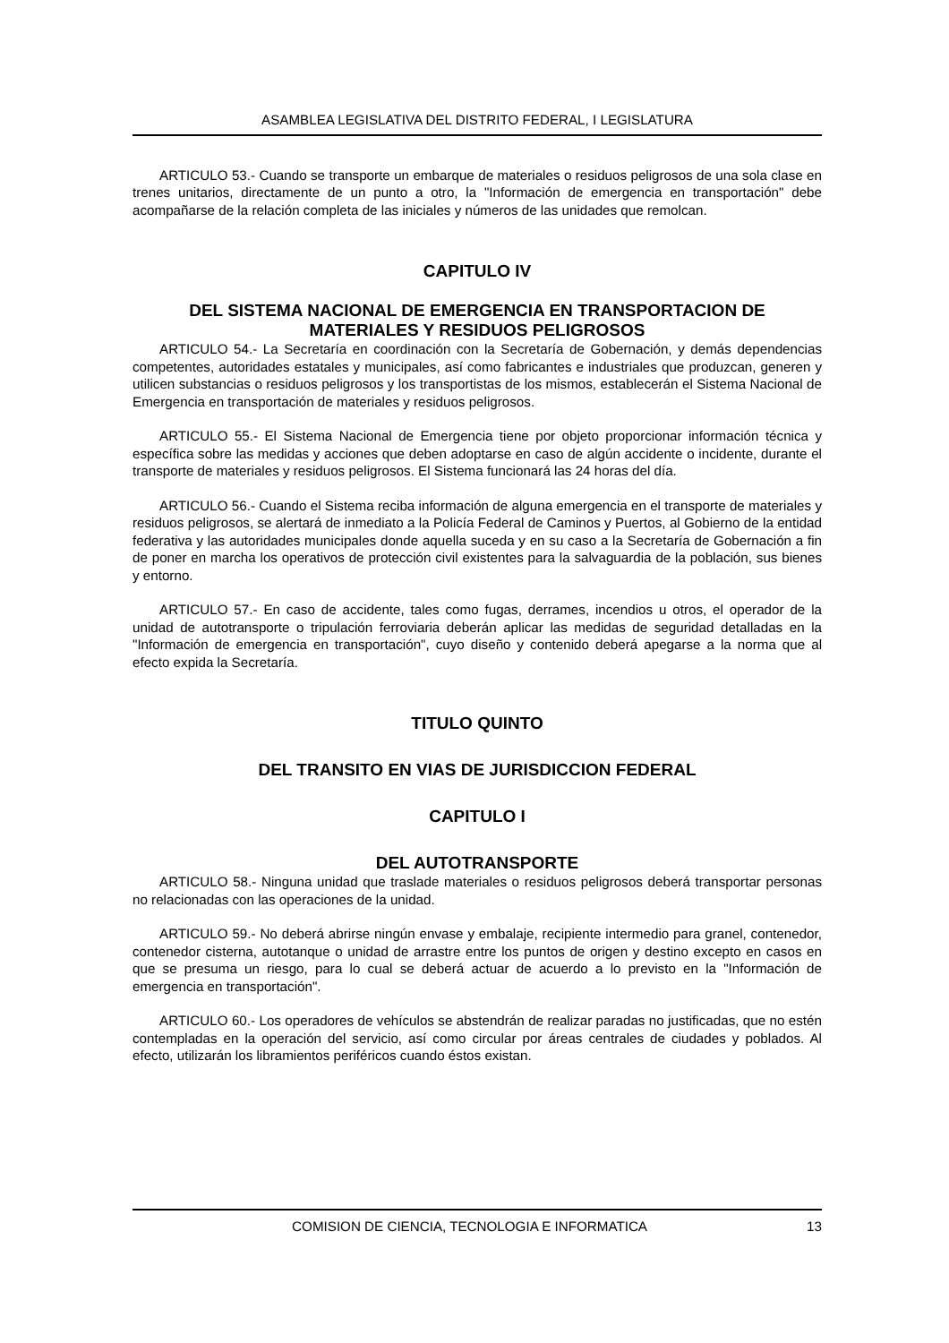ASAMBLEA LEGISLATIVA DEL DISTRITO FEDERAL, I LEGISLATURA
ARTICULO 53.- Cuando se transporte un embarque de materiales o residuos peligrosos de una sola clase en trenes unitarios, directamente de un punto a otro, la "Información de emergencia en transportación" debe acompañarse de la relación completa de las iniciales y números de las unidades que remolcan.
CAPITULO IV
DEL SISTEMA NACIONAL DE EMERGENCIA EN TRANSPORTACION DE MATERIALES Y RESIDUOS PELIGROSOS
ARTICULO 54.- La Secretaría en coordinación con la Secretaría de Gobernación, y demás dependencias competentes, autoridades estatales y municipales, así como fabricantes e industriales que produzcan, generen y utilicen substancias o residuos peligrosos y los transportistas de los mismos, establecerán el Sistema Nacional de Emergencia en transportación de materiales y residuos peligrosos.
ARTICULO 55.- El Sistema Nacional de Emergencia tiene por objeto proporcionar información técnica y específica sobre las medidas y acciones que deben adoptarse en caso de algún accidente o incidente, durante el transporte de materiales y residuos peligrosos. El Sistema funcionará las 24 horas del día.
ARTICULO 56.- Cuando el Sistema reciba información de alguna emergencia en el transporte de materiales y residuos peligrosos, se alertará de inmediato a la Policía Federal de Caminos y Puertos, al Gobierno de la entidad federativa y las autoridades municipales donde aquella suceda y en su caso a la Secretaría de Gobernación a fin de poner en marcha los operativos de protección civil existentes para la salvaguardia de la población, sus bienes y entorno.
ARTICULO 57.- En caso de accidente, tales como fugas, derrames, incendios u otros, el operador de la unidad de autotransporte o tripulación ferroviaria deberán aplicar las medidas de seguridad detalladas en la "Información de emergencia en transportación", cuyo diseño y contenido deberá apegarse a la norma que al efecto expida la Secretaría.
TITULO QUINTO
DEL TRANSITO EN VIAS DE JURISDICCION FEDERAL
CAPITULO I
DEL AUTOTRANSPORTE
ARTICULO 58.- Ninguna unidad que traslade materiales o residuos peligrosos deberá transportar personas no relacionadas con las operaciones de la unidad.
ARTICULO 59.- No deberá abrirse ningún envase y embalaje, recipiente intermedio para granel, contenedor, contenedor cisterna, autotanque o unidad de arrastre entre los puntos de origen y destino excepto en casos en que se presuma un riesgo, para lo cual se deberá actuar de acuerdo a lo previsto en la "Información de emergencia en transportación".
ARTICULO 60.- Los operadores de vehículos se abstendrán de realizar paradas no justificadas, que no estén contempladas en la operación del servicio, así como circular por áreas centrales de ciudades y poblados. Al efecto, utilizarán los libramientos periféricos cuando éstos existan.
COMISION DE CIENCIA, TECNOLOGIA E INFORMATICA 13